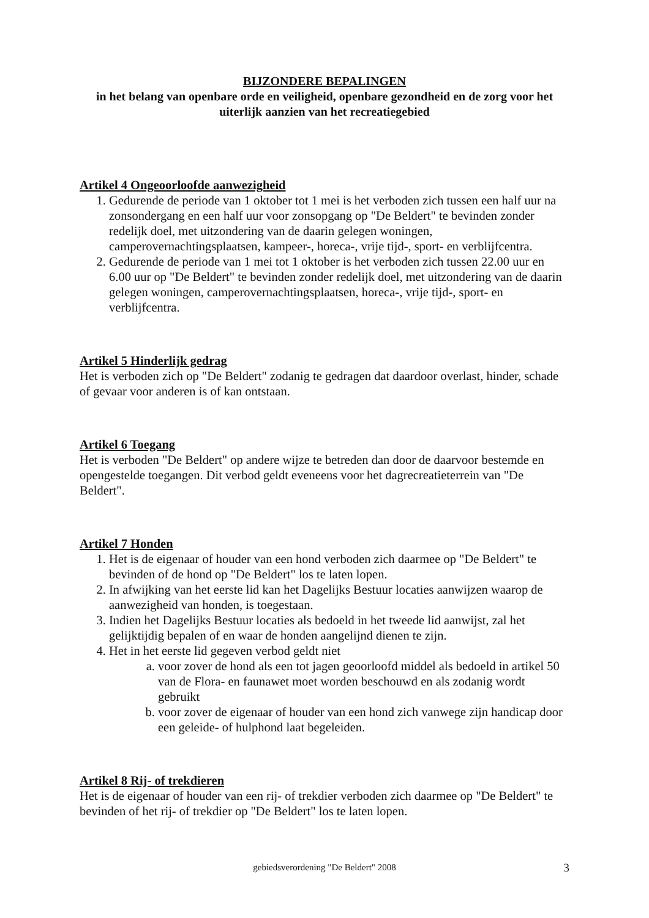BIJZONDERE BEPALINGEN
in het belang van openbare orde en veiligheid, openbare gezondheid en de zorg voor het uiterlijk aanzien van het recreatiegebied
Artikel 4 Ongeoorloofde aanwezigheid
1. Gedurende de periode van 1 oktober tot 1 mei is het verboden zich tussen een half uur na zonsondergang en een half uur voor zonsopgang op "De Beldert" te bevinden zonder redelijk doel, met uitzondering van de daarin gelegen woningen, camperovernachtingsplaatsen, kampeer-, horeca-, vrije tijd-, sport- en verblijfcentra.
2. Gedurende de periode van 1 mei tot 1 oktober is het verboden zich tussen 22.00 uur en 6.00 uur op "De Beldert" te bevinden zonder redelijk doel, met uitzondering van de daarin gelegen woningen, camperovernachtingsplaatsen, horeca-, vrije tijd-, sport- en verblijfcentra.
Artikel 5 Hinderlijk gedrag
Het is verboden zich op "De Beldert" zodanig te gedragen dat daardoor overlast, hinder, schade of gevaar voor anderen is of kan ontstaan.
Artikel 6 Toegang
Het is verboden "De Beldert" op andere wijze te betreden dan door de daarvoor bestemde en opengestelde toegangen. Dit verbod geldt eveneens voor het dagrecreatieterrein van "De Beldert".
Artikel 7 Honden
1. Het is de eigenaar of houder van een hond verboden zich daarmee op "De Beldert" te bevinden of de hond op "De Beldert" los te laten lopen.
2. In afwijking van het eerste lid kan het Dagelijks Bestuur locaties aanwijzen waarop de aanwezigheid van honden, is toegestaan.
3. Indien het Dagelijks Bestuur locaties als bedoeld in het tweede lid aanwijst, zal het gelijktijdig bepalen of en waar de honden aangelijnd dienen te zijn.
4. Het in het eerste lid gegeven verbod geldt niet
a. voor zover de hond als een tot jagen geoorloofd middel als bedoeld in artikel 50 van de Flora- en faunawet moet worden beschouwd en als zodanig wordt gebruikt
b. voor zover de eigenaar of houder van een hond zich vanwege zijn handicap door een geleide- of hulphond laat begeleiden.
Artikel 8 Rij- of trekdieren
Het is de eigenaar of houder van een rij- of trekdier verboden zich daarmee op "De Beldert" te bevinden of het rij- of trekdier op "De Beldert" los te laten lopen.
gebiedsverordening "De Beldert" 2008 3